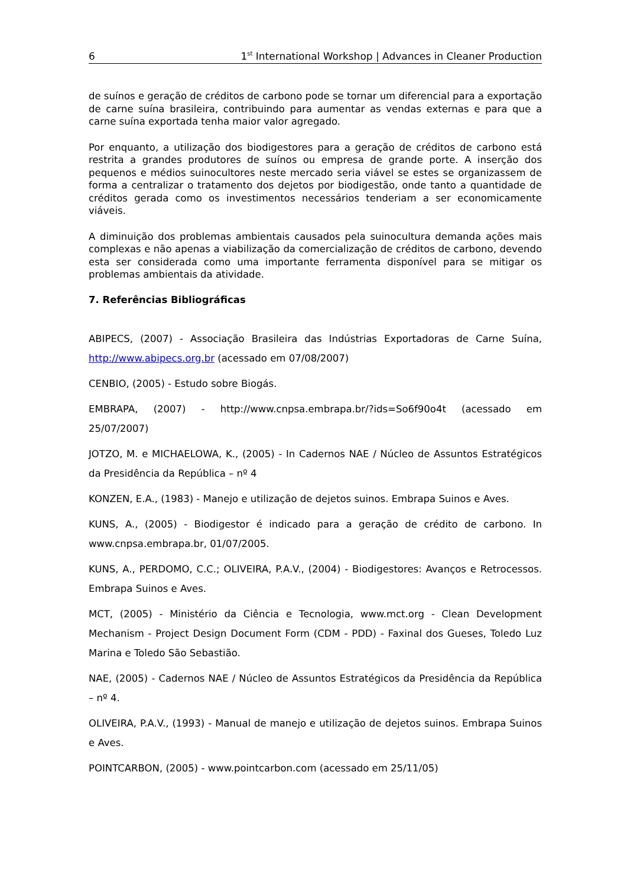6 1<sup>st</sup> International Workshop | Advances in Cleaner Production
de suínos e geração de créditos de carbono pode se tornar um diferencial para a exportação de carne suína brasileira, contribuindo para aumentar as vendas externas e para que a carne suína exportada tenha maior valor agregado.
Por enquanto, a utilização dos biodigestores para a geração de créditos de carbono está restrita a grandes produtores de suínos ou empresa de grande porte. A inserção dos pequenos e médios suinocultores neste mercado seria viável se estes se organizassem de forma a centralizar o tratamento dos dejetos por biodigestão, onde tanto a quantidade de créditos gerada como os investimentos necessários tenderiam a ser economicamente viáveis.
A diminuição dos problemas ambientais causados pela suinocultura demanda ações mais complexas e não apenas a viabilização da comercialização de créditos de carbono, devendo esta ser considerada como uma importante ferramenta disponível para se mitigar os problemas ambientais da atividade.
7. Referências Bibliográficas
ABIPECS, (2007) - Associação Brasileira das Indústrias Exportadoras de Carne Suína, http://www.abipecs.org.br (acessado em 07/08/2007)
CENBIO, (2005) - Estudo sobre Biogás.
EMBRAPA, (2007) - http://www.cnpsa.embrapa.br/?ids=So6f90o4t (acessado em 25/07/2007)
JOTZO, M. e MICHAELOWA, K., (2005) - In Cadernos NAE / Núcleo de Assuntos Estratégicos da Presidência da República – nº 4
KONZEN, E.A., (1983) - Manejo e utilização de dejetos suinos. Embrapa Suinos e Aves.
KUNS, A., (2005) - Biodigestor é indicado para a geração de crédito de carbono. In www.cnpsa.embrapa.br, 01/07/2005.
KUNS, A., PERDOMO, C.C.; OLIVEIRA, P.A.V., (2004) - Biodigestores: Avanços e Retrocessos. Embrapa Suinos e Aves.
MCT, (2005) - Ministério da Ciência e Tecnologia, www.mct.org - Clean Development Mechanism - Project Design Document Form (CDM - PDD) - Faxinal dos Gueses, Toledo Luz Marina e Toledo São Sebastião.
NAE, (2005) - Cadernos NAE / Núcleo de Assuntos Estratégicos da Presidência da República – nº 4.
OLIVEIRA, P.A.V., (1993) - Manual de manejo e utilização de dejetos suinos. Embrapa Suinos e Aves.
POINTCARBON, (2005) - www.pointcarbon.com (acessado em 25/11/05)